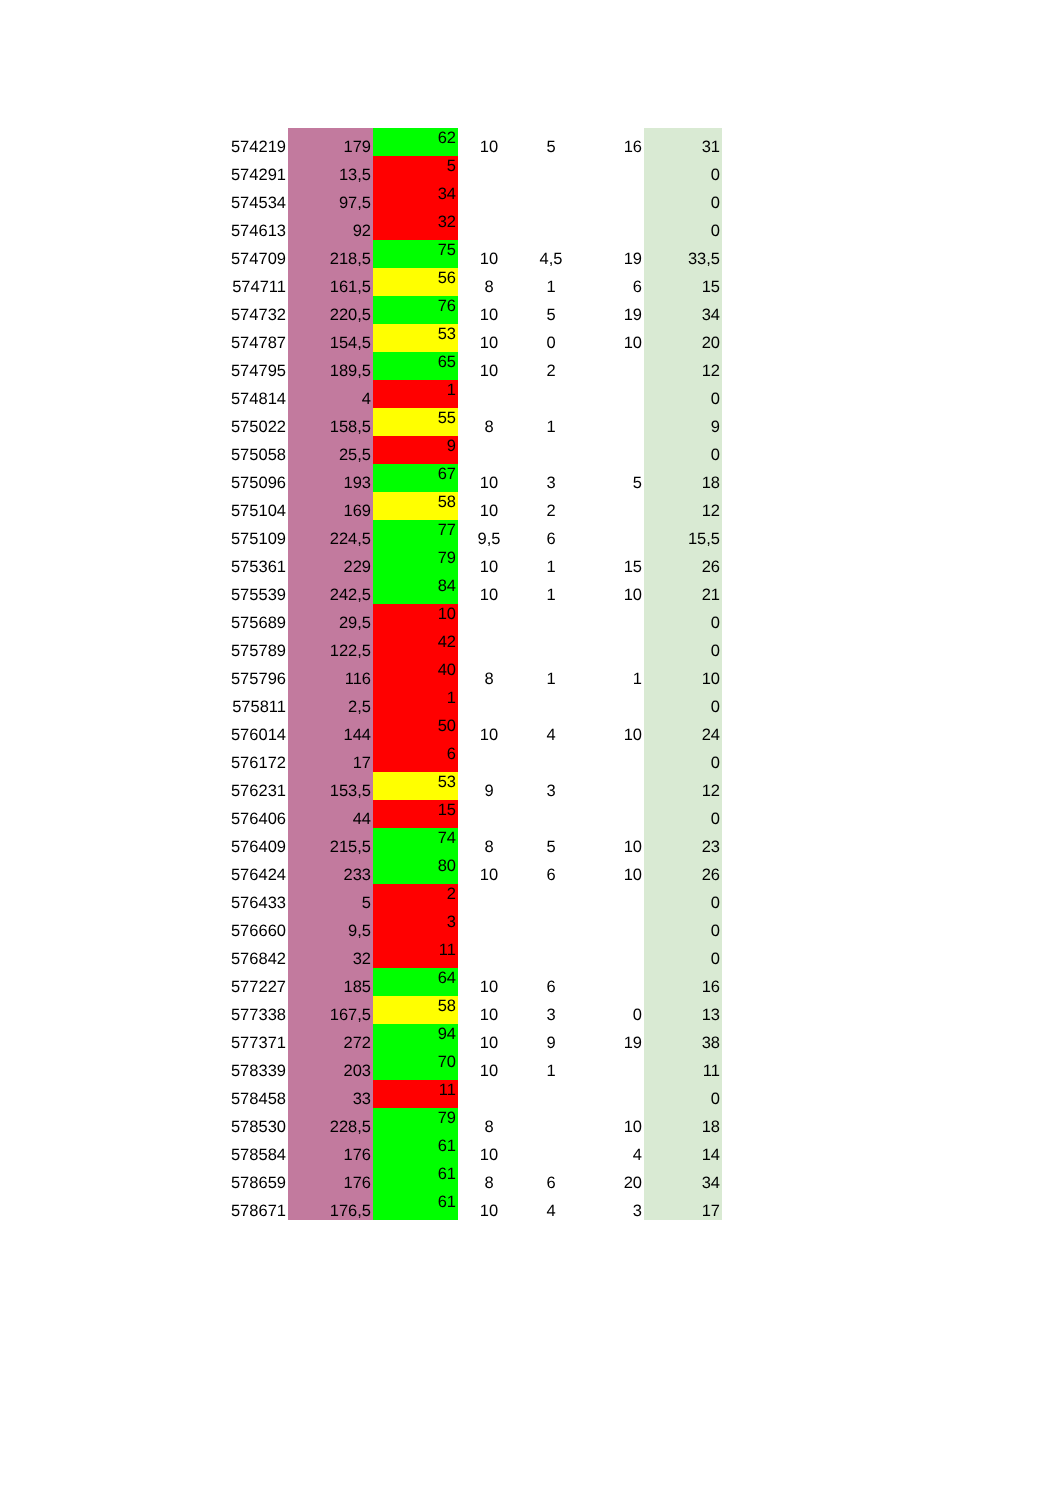| 574219 | 179 | 62 | 10 | 5 | 16 | 31 |
| 574291 | 13,5 | 5 | | | | 0 |
| 574534 | 97,5 | 34 | | | | 0 |
| 574613 | 92 | 32 | | | | 0 |
| 574709 | 218,5 | 75 | 10 | 4,5 | 19 | 33,5 |
| 574711 | 161,5 | 56 | 8 | 1 | 6 | 15 |
| 574732 | 220,5 | 76 | 10 | 5 | 19 | 34 |
| 574787 | 154,5 | 53 | 10 | 0 | 10 | 20 |
| 574795 | 189,5 | 65 | 10 | 2 | | 12 |
| 574814 | 4 | 1 | | | | 0 |
| 575022 | 158,5 | 55 | 8 | 1 | | 9 |
| 575058 | 25,5 | 9 | | | | 0 |
| 575096 | 193 | 67 | 10 | 3 | 5 | 18 |
| 575104 | 169 | 58 | 10 | 2 | | 12 |
| 575109 | 224,5 | 77 | 9,5 | 6 | | 15,5 |
| 575361 | 229 | 79 | 10 | 1 | 15 | 26 |
| 575539 | 242,5 | 84 | 10 | 1 | 10 | 21 |
| 575689 | 29,5 | 10 | | | | 0 |
| 575789 | 122,5 | 42 | | | | 0 |
| 575796 | 116 | 40 | 8 | 1 | 1 | 10 |
| 575811 | 2,5 | 1 | | | | 0 |
| 576014 | 144 | 50 | 10 | 4 | 10 | 24 |
| 576172 | 17 | 6 | | | | 0 |
| 576231 | 153,5 | 53 | 9 | 3 | | 12 |
| 576406 | 44 | 15 | | | | 0 |
| 576409 | 215,5 | 74 | 8 | 5 | 10 | 23 |
| 576424 | 233 | 80 | 10 | 6 | 10 | 26 |
| 576433 | 5 | 2 | | | | 0 |
| 576660 | 9,5 | 3 | | | | 0 |
| 576842 | 32 | 11 | | | | 0 |
| 577227 | 185 | 64 | 10 | 6 | | 16 |
| 577338 | 167,5 | 58 | 10 | 3 | 0 | 13 |
| 577371 | 272 | 94 | 10 | 9 | 19 | 38 |
| 578339 | 203 | 70 | 10 | 1 | | 11 |
| 578458 | 33 | 11 | | | | 0 |
| 578530 | 228,5 | 79 | 8 | | 10 | 18 |
| 578584 | 176 | 61 | 10 | | 4 | 14 |
| 578659 | 176 | 61 | 8 | 6 | 20 | 34 |
| 578671 | 176,5 | 61 | 10 | 4 | 3 | 17 |